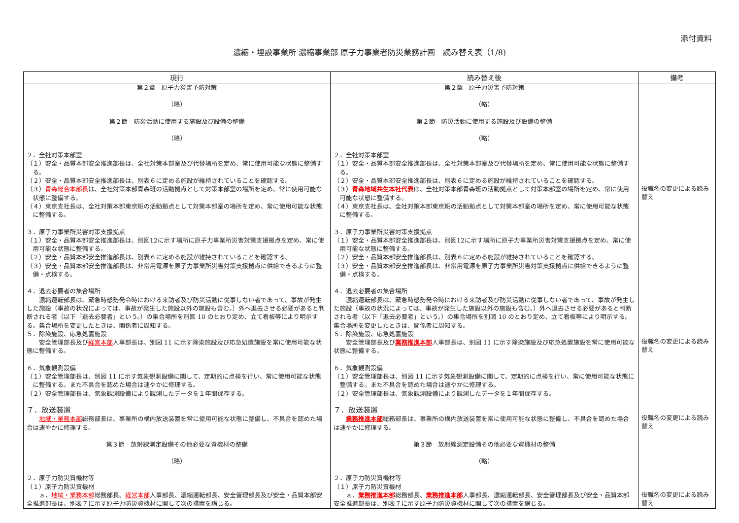添付資料
濃縮・埋設事業所 濃縮事業部 原子力事業者防災業務計画　読み替え表（1/8)
| 現行 | 読み替え後 | 備考 |
| --- | --- | --- |
| 第２章 原子力災害予防対策 （略） 第２節 防災活動に使用する施設及び設備の整備 （略） ２．全社対策本部室 （１）安全・品質本部安全推進部長は、全社対策本部室及び代替場所を定め、常に使用可能な状態に整備する。 （２）安全・品質本部安全推進部長は、別表６に定める施設が維持されていることを確認する。 （３） 青森総合本部長 は、全社対策本部青森班の活動拠点として対策本部室の場所を定め、常に使用可能な状態に整備する。 （４）東京支社長は、全社対策本部東京班の活動拠点として対策本部室の場所を定め、常に使用可能な状態に整備する。 ３．原子力事業所災害対策支援拠点 （１）安全・品質本部安全推進部長は、別図12に示す場所に原子力事業所災害対策支援拠点を定め、常に使用可能な状態に整備する。 （２）安全・品質本部安全推進部長は、別表６に定める施設が維持されていることを確認する。 （３）安全・品質本部安全推進部長は、非常用電源を原子力事業所災害対策支援拠点に供給できるように整備・点検する。 ４．退去必要者の集合場所 濃縮運転部長は、緊急時態勢発令時における来訪者及び防災活動に従事しない者であって、事故が発生した施設（事故の状況によっては、事故が発生した施設以外の施設も含む。）外へ退去させる必要があると判断される者（以下「退去必要者」という。）の集合場所を別図 10 のとおり定め、立て看板等により明示する。集合場所を変更したときは、関係者に周知する。 ５．除染施設、応急処置施設 安全管理部長及び 経営本部 人事部長は、別図 11 に示す除染施設及び応急処置施設を常に使用可能な状態に整備する。 ６．気象観測設備 （１）安全管理部長は、別図 11 に示す気象観測設備に関して、定期的に点検を行い、常に使用可能な状態に整備する。また不具合を認めた場合は速やかに修理する。 （２）安全管理部長は、気象観測設備により観測したデータを１年間保存する。 ７．放送装置 地域・業務本部 総務部長は、事業所の構内放送装置を常に使用可能な状態に整備し、不具合を認めた場合は速やかに修理する。 第３節 放射線測定設備その他必要な資機材の整備 （略） ２．原子力防災資機材等 （１）原子力防災資機材 ａ． 地域・業務本部 総務部長、 経営本部 人事部長、濃縮運転部長、安全管理部長及び安全・品質本部安全推進部長は、別表７に示す原子力防災資機材に関して次の措置を講じる。 | 第２章 原子力災害予防対策 （略） 第２節 防災活動に使用する施設及び設備の整備 （略） ２．全社対策本部室 （１）安全・品質本部安全推進部長は、全社対策本部室及び代替場所を定め、常に使用可能な状態に整備する。 （２）安全・品質本部安全推進部長は、別表６に定める施設が維持されていることを確認する。 （３） 青森地域共生本社代表 は、全社対策本部青森班の活動拠点として対策本部室の場所を定め、常に使用可能な状態に整備する。 （４）東京支社長は、全社対策本部東京班の活動拠点として対策本部室の場所を定め、常に使用可能な状態に整備する。 ３．原子力事業所災害対策支援拠点 （１）安全・品質本部安全推進部長は、別図12に示す場所に原子力事業所災害対策支援拠点を定め、常に使用可能な状態に整備する。 （２）安全・品質本部安全推進部長は、別表６に定める施設が維持されていることを確認する。 （３）安全・品質本部安全推進部長は、非常用電源を原子力事業所災害対策支援拠点に供給できるように整備・点検する。 ４．退去必要者の集合場所 濃縮運転部長は、緊急時態勢発令時における来訪者及び防災活動に従事しない者であって、事故が発生した施設（事故の状況によっては、事故が発生した施設以外の施設も含む。）外へ退去させる必要があると判断される者（以下「退去必要者」という。）の集合場所を別図 10 のとおり定め、立て看板等により明示する。集合場所を変更したときは、関係者に周知する。 ５．除染施設、応急処置施設 安全管理部長及び 業務推進本部 人事部長は、別図 11 に示す除染施設及び応急処置施設を常に使用可能な状態に整備する。 ６．気象観測設備 （１）安全管理部長は、別図 11 に示す気象観測設備に関して、定期的に点検を行い、常に使用可能な状態に整備する。また不具合を認めた場合は速やかに修理する。 （２）安全管理部長は、気象観測設備により観測したデータを１年間保存する。 ７．放送装置 業務推進本部 総務部長は、事業所の構内放送装置を常に使用可能な状態に整備し、不具合を認めた場合は速やかに修理する。 第３節 放射線測定設備その他必要な資機材の整備 （略） ２．原子力防災資機材等 （１）原子力防災資機材 ａ． 業務推進本部 総務部長、 業務推進本部 人事部長、濃縮運転部長、安全管理部長及び安全・品質本部安全推進部長は、別表７に示す原子力防災資機材に関して次の措置を講じる。 | 役職名の変更による読み替え 役職名の変更による読み替え 役職名の変更による読み替え 役職名の変更による読み替え |